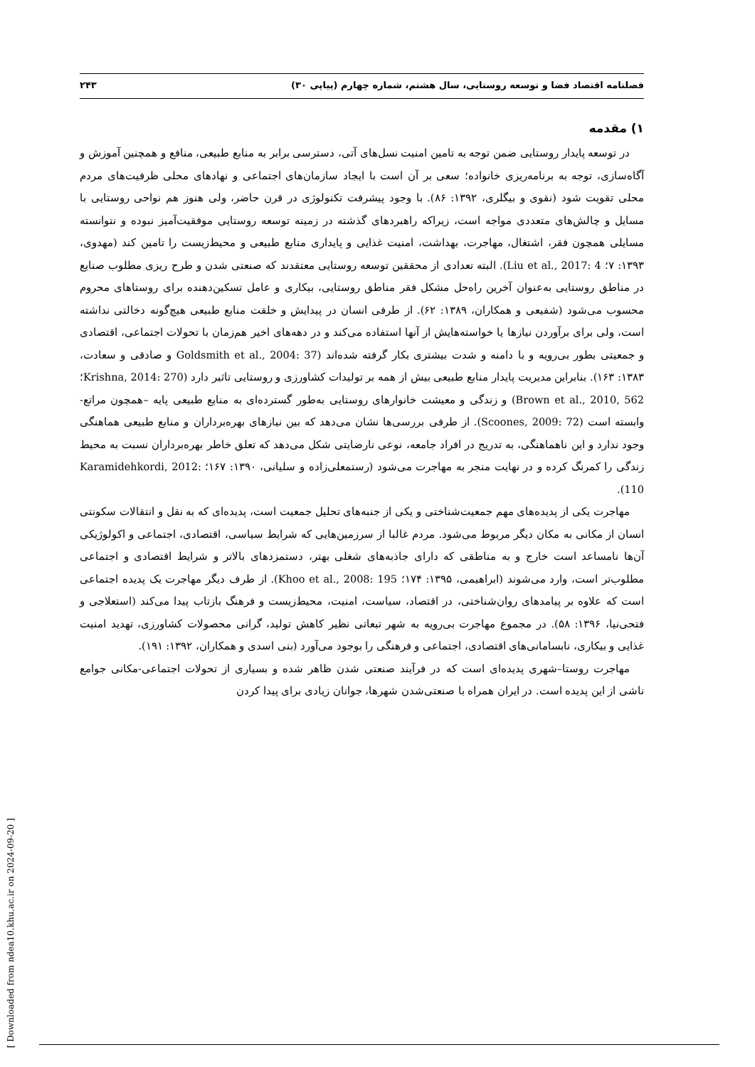فصلنامه اقتصاد فضا و توسعه روستایی، سال هشتم، شماره چهارم (پیاپی ۳۰) ۲۴۳
۱) مقدمه
در توسعه پایدار روستایی ضمن توجه به تامین امنیت نسل‌های آتی، دسترسی برابر به منابع طبیعی، منافع و همچنین آموزش و آگاه‌سازی، توجه به برنامه‌ریزی خانواده؛ سعی بر آن است با ایجاد سازمان‌های اجتماعی و نهادهای محلی ظرفیت‌های مردم محلی تقویت شود (نقوی و بیگلری، ۱۳۹۲: ۸۶). با وجود پیشرفت تکنولوژی در قرن حاضر، ولی هنوز هم نواحی روستایی با مسایل و چالش‌های متعددی مواجه است، زیراکه راهبردهای گذشته در زمینه توسعه روستایی موفقیت‌آمیز نبوده و نتوانسته مسایلی همچون فقر، اشتغال، مهاجرت، بهداشت، امنیت غذایی و پایداری منابع طبیعی و محیط‌زیست را تامین کند (مهدوی، ۱۳۹۳: ۷؛ Liu et al., 2017: 4). البته تعدادی از محققین توسعه روستایی معتقدند که صنعتی شدن و طرح ریزی مطلوب صنایع در مناطق روستایی به‌عنوان آخرین راه‌حل مشکل فقر مناطق روستایی، بیکاری و عامل تسکین‌دهنده برای روستاهای محروم محسوب می‌شود (شفیعی و همکاران، ۱۳۸۹: ۶۲). از طرفی انسان در پیدایش و خلقت منابع طبیعی هیچ‌گونه دخالتی نداشته است، ولی برای برآوردن نیازها یا خواسته‌هایش از آنها استفاده می‌کند و در دهه‌های اخیر هم‌زمان با تحولات اجتماعی، اقتصادی و جمعیتی بطور بی‌رویه و با دامنه و شدت بیشتری بکار گرفته شده‌اند (Goldsmith et al., 2004: 37 و صادقی و سعادت، ۱۳۸۳: ۱۶۳). بنابراین مدیریت پایدار منابع طبیعی بیش از همه بر تولیدات کشاورزی و روستایی تاثیر دارد (Krishna, 2014: 270؛ Brown et al., 2010, 562) و زندگی و معیشت خانوارهای روستایی به‌طور گسترده‌ای به منابع طبیعی پایه –همچون مراتع- وابسته است (Scoones, 2009: 72). از طرفی بررسی‌ها نشان می‌دهد که بین نیازهای بهره‌برداران و منابع طبیعی هماهنگی وجود ندارد و این ناهماهنگی، به تدریج در افراد جامعه، نوعی نارضایتی شکل می‌دهد که تعلق خاطر بهره‌برداران نسبت به محیط زندگی را کمرنگ کرده و در نهایت منجر به مهاجرت می‌شود (رستمعلی‌زاده و سلیانی، ۱۳۹۰: ۱۶۷؛ Karamidehkordi, 2012: 110).
مهاجرت یکی از پدیده‌های مهم جمعیت‌شناختی و یکی از جنبه‌های تحلیل جمعیت است، پدیده‌ای که به نقل و انتقالات سکونتی انسان از مکانی به مکان دیگر مربوط می‌شود. مردم غالبا از سرزمین‌هایی که شرایط سیاسی، اقتصادی، اجتماعی و اکولوژیکی آن‌ها نامساعد است خارج و به مناطقی که دارای جاذبه‌های شغلی بهتر، دستمزدهای بالاتر و شرایط اقتصادی و اجتماعی مطلوب‌تر است، وارد می‌شوند (ابراهیمی، ۱۳۹۵: ۱۷۴؛ Khoo et al., 2008: 195). از طرف دیگر مهاجرت یک پدیده اجتماعی است که علاوه بر پیامدهای روان‌شناختی، در اقتصاد، سیاست، امنیت، محیط‌زیست و فرهنگ بازتاب پیدا می‌کند (استعلاجی و فتحی‌نیا، ۱۳۹۶: ۵۸). در مجموع مهاجرت بی‌رویه به شهر تبعاتی نظیر کاهش تولید، گرانی محصولات کشاورزی، تهدید امنیت غذایی و بیکاری، نابسامانی‌های اقتصادی، اجتماعی و فرهنگی را بوجود می‌آورد (بنی اسدی و همکاران، ۱۳۹۲: ۱۹۱).
مهاجرت روستا–شهری پدیده‌ای است که در فرآیند صنعتی شدن ظاهر شده و بسیاری از تحولات اجتماعی-مکانی جوامع ناشی از این پدیده است. در ایران همراه با صنعتی‌شدن شهرها، جوانان زیادی برای پیدا کردن
[ Downloaded from ndea10.khu.ac.ir on 2024-09-20 ]